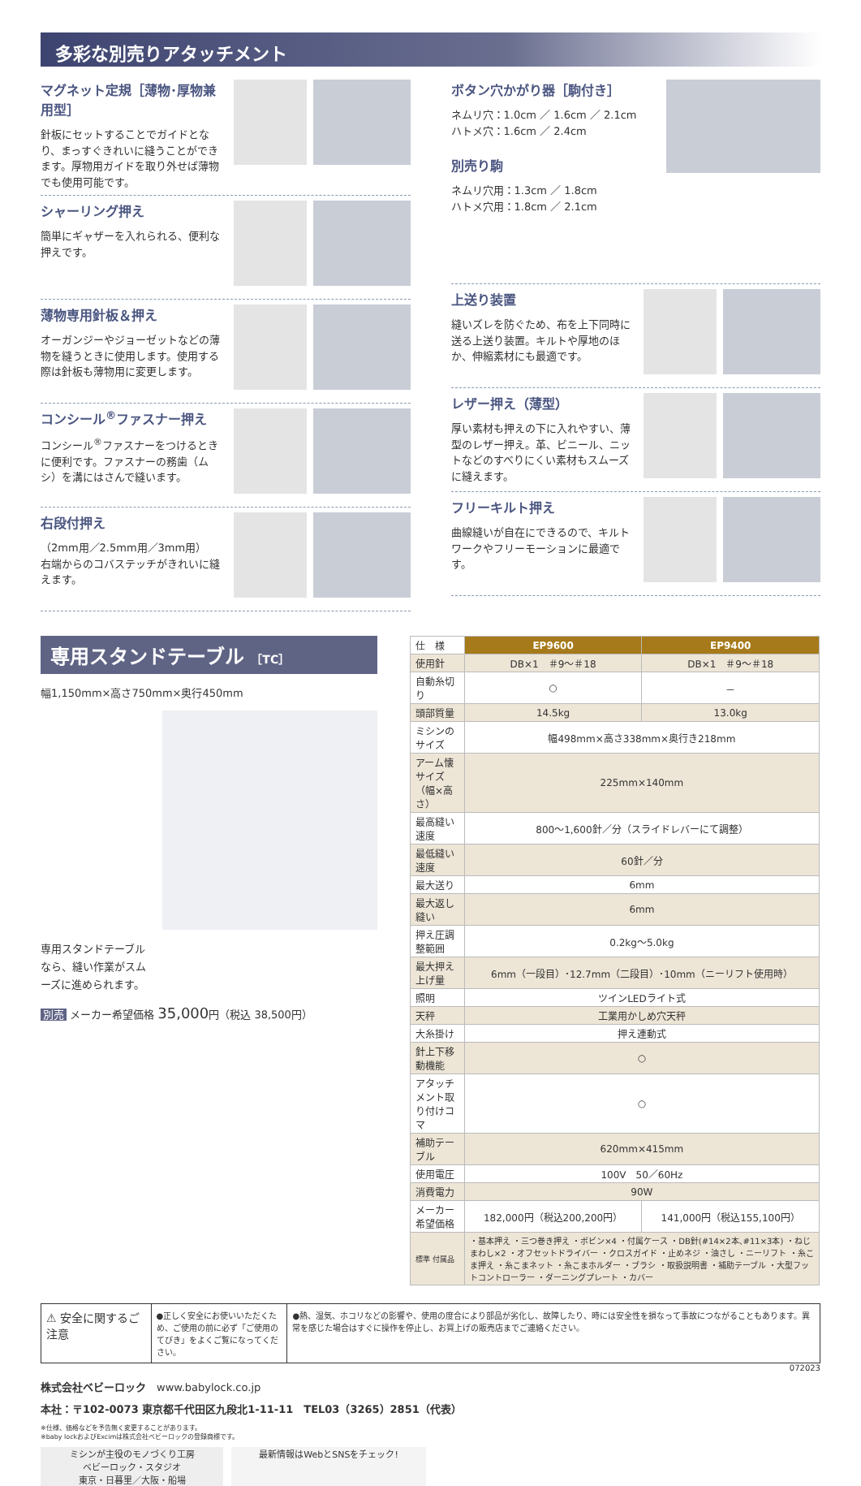多彩な別売りアタッチメント
マグネット定規［薄物･厚物兼用型］
針板にセットすることでガイドとなり、まっすぐきれいに縫うことができます。厚物用ガイドを取り外せば薄物でも使用可能です。
シャーリング押え
簡単にギャザーを入れられる、便利な押えです。
薄物専用針板＆押え
オーガンジーやジョーゼットなどの薄物を縫うときに使用します。使用する際は針板も薄物用に変更します。
コンシール<sup>®</sup>ファスナー押え
コンシール<sup>®</sup>ファスナーをつけるときに便利です。ファスナーの務歯（ムシ）を溝にはさんで縫います。
右段付押え
（2mm用／2.5mm用／3mm用）
右端からのコバステッチがきれいに縫えます。
ボタン穴かがり器［駒付き］
ネムリ穴：1.0cm ／ 1.6cm ／ 2.1cm
ハトメ穴：1.6cm ／ 2.4cm
別売り駒
ネムリ穴用：1.3cm ／ 1.8cm
ハトメ穴用：1.8cm ／ 2.1cm
上送り装置
縫いズレを防ぐため、布を上下同時に送る上送り装置。キルトや厚地のほか、伸縮素材にも最適です。
レザー押え（薄型）
厚い素材も押えの下に入れやすい、薄型のレザー押え。革、ビニール、ニットなどのすべりにくい素材もスムーズに縫えます。
フリーキルト押え
曲線縫いが自在にできるので、キルトワークやフリーモーションに最適です。
専用スタンドテーブル ［TC］
幅1,150mm×高さ750mm×奥行450mm
専用スタンドテーブルなら、縫い作業がスムーズに進められます。
別売 メーカー希望価格 35,000円（税込 38,500円）
| 仕 様 | EP9600 | EP9400 |
| 使用針 | DB×1 ＃9～＃18 | DB×1 ＃9～＃18 |
| 自動糸切り | ○ | － |
| 頭部質量 | 14.5kg | 13.0kg |
| ミシンのサイズ | 幅498mm×高さ338mm×奥行き218mm | |
| アーム懐サイズ（幅×高さ） | 225mm×140mm | |
| 最高縫い速度 | 800～1,600針／分（スライドレバーにて調整） | |
| 最低縫い速度 | 60針／分 | |
| 最大送り | 6mm | |
| 最大返し縫い | 6mm | |
| 押え圧調整範囲 | 0.2kg～5.0kg | |
| 最大押え上げ量 | 6mm（一段目）･12.7mm（二段目）･10mm（ニーリフト使用時） | |
| 照明 | ツインLEDライト式 | |
| 天秤 | 工業用かしめ穴天秤 | |
| 大糸掛け | 押え連動式 | |
| 針上下移動機能 | ○ | |
| アタッチメント取り付けコマ | ○ | |
| 補助テーブル | 620mm×415mm | |
| 使用電圧 | 100V 50／60Hz | |
| 消費電力 | 90W | |
| メーカー希望価格 | 182,000円（税込200,200円） | 141,000円（税込155,100円） |
| 標準 付属品 | ・基本押え ・三つ巻き押え ・ボビン×4 ・付属ケース ・DB針(#14×2本､#11×3本) ・ねじまわし×2 ・オフセットドライバー ・クロスガイド ・止めネジ ・油さし ・ニーリフト ・糸こま押え ・糸こまネット ・糸こまホルダー ・ブラシ ・取扱説明書 ・補助テーブル ・大型フットコントローラー ・ダーニングプレート ・カバー | |
⚠ 安全に関するご注意
●正しく安全にお使いいただくため、ご使用の前に必ず「ご使用のてびき」をよくご覧になってください。
●熱、湿気、ホコリなどの影響や、使用の度合により部品が劣化し、故障したり、時には安全性を損なって事故につながることもあります。異常を感じた場合はすぐに操作を停止し、お買上げの販売店までご連絡ください。
072023
株式会社ベビーロック　www.babylock.co.jp
本社：〒102-0073 東京都千代田区九段北1-11-11　TEL03（3265）2851（代表）
※仕様、価格などを予告無く変更することがあります。
※baby lockおよびExcimは株式会社ベビーロックの登録商標です。
ミシンが主役のモノづくり工房
ベビーロック・スタジオ
東京・日暮里／大阪・船場
最新情報はWebとSNSをチェック!